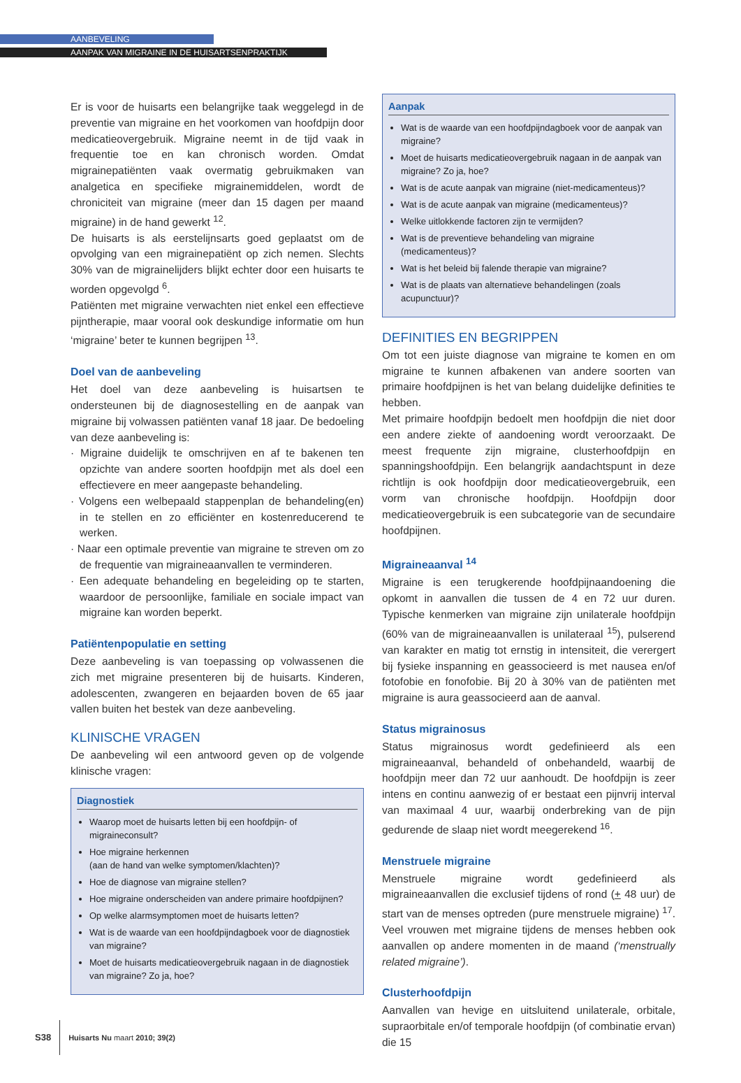AANBEVELING
AANPAK VAN MIGRAINE IN DE HUISARTSENPRAKTIJK
Er is voor de huisarts een belangrijke taak weggelegd in de preventie van migraine en het voorkomen van hoofdpijn door medicatieovergebruik. Migraine neemt in de tijd vaak in frequentie toe en kan chronisch worden. Omdat migrainepatiënten vaak overmatig gebruikmaken van analgetica en specifieke migrainemiddelen, wordt de chroniciteit van migraine (meer dan 15 dagen per maand migraine) in de hand gewerkt <sup>12</sup>.
De huisarts is als eerstelijnsarts goed geplaatst om de opvolging van een migrainepatiënt op zich nemen. Slechts 30% van de migrainelijders blijkt echter door een huisarts te worden opgevolgd <sup>6</sup>.
Patiënten met migraine verwachten niet enkel een effectieve pijntherapie, maar vooral ook deskundige informatie om hun ‘migraine’ beter te kunnen begrijpen <sup>13</sup>.
Doel van de aanbeveling
Het doel van deze aanbeveling is huisartsen te ondersteunen bij de diagnosestelling en de aanpak van migraine bij volwassen patiënten vanaf 18 jaar. De bedoeling van deze aanbeveling is:
· Migraine duidelijk te omschrijven en af te bakenen ten opzichte van andere soorten hoofdpijn met als doel een effectievere en meer aangepaste behandeling.
· Volgens een welbepaald stappenplan de behandeling(en) in te stellen en zo efficiënter en kostenreducerend te werken.
· Naar een optimale preventie van migraine te streven om zo de frequentie van migraineaanvallen te verminderen.
· Een adequate behandeling en begeleiding op te starten, waardoor de persoonlijke, familiale en sociale impact van migraine kan worden beperkt.
Patiëntenpopulatie en setting
Deze aanbeveling is van toepassing op volwassenen die zich met migraine presenteren bij de huisarts. Kinderen, adolescenten, zwangeren en bejaarden boven de 65 jaar vallen buiten het bestek van deze aanbeveling.
KLINISCHE VRAGEN
De aanbeveling wil een antwoord geven op de volgende klinische vragen:
Diagnostiek
Waarop moet de huisarts letten bij een hoofdpijn- of migraineconsult?
Hoe migraine herkennen
(aan de hand van welke symptomen/klachten)?
Hoe de diagnose van migraine stellen?
Hoe migraine onderscheiden van andere primaire hoofdpijnen?
Op welke alarmsymptomen moet de huisarts letten?
Wat is de waarde van een hoofdpijndagboek voor de diagnostiek van migraine?
Moet de huisarts medicatieovergebruik nagaan in de diagnostiek van migraine? Zo ja, hoe?
Aanpak
Wat is de waarde van een hoofdpijndagboek voor de aanpak van migraine?
Moet de huisarts medicatieovergebruik nagaan in de aanpak van migraine? Zo ja, hoe?
Wat is de acute aanpak van migraine (niet-medicamenteus)?
Wat is de acute aanpak van migraine (medicamenteus)?
Welke uitlokkende factoren zijn te vermijden?
Wat is de preventieve behandeling van migraine (medicamenteus)?
Wat is het beleid bij falende therapie van migraine?
Wat is de plaats van alternatieve behandelingen (zoals acupunctuur)?
DEFINITIES EN BEGRIPPEN
Om tot een juiste diagnose van migraine te komen en om migraine te kunnen afbakenen van andere soorten van primaire hoofdpijnen is het van belang duidelijke definities te hebben.
Met primaire hoofdpijn bedoelt men hoofdpijn die niet door een andere ziekte of aandoening wordt veroorzaakt. De meest frequente zijn migraine, clusterhoofdpijn en spanningshoofdpijn. Een belangrijk aandachtspunt in deze richtlijn is ook hoofdpijn door medicatieovergebruik, een vorm van chronische hoofdpijn. Hoofdpijn door medicatieovergebruik is een subcategorie van de secundaire hoofdpijnen.
Migraineaanval <sup>14</sup>
Migraine is een terugkerende hoofdpijnaandoening die opkomt in aanvallen die tussen de 4 en 72 uur duren. Typische kenmerken van migraine zijn unilaterale hoofdpijn (60% van de migraineaanvallen is unilateraal <sup>15</sup>), pulserend van karakter en matig tot ernstig in intensiteit, die verergert bij fysieke inspanning en geassocieerd is met nausea en/of fotofobie en fonofobie. Bij 20 à 30% van de patiënten met migraine is aura geassocieerd aan de aanval.
Status migrainosus
Status migrainosus wordt gedefinieerd als een migraineaanval, behandeld of onbehandeld, waarbij de hoofdpijn meer dan 72 uur aanhoudt. De hoofdpijn is zeer intens en continu aanwezig of er bestaat een pijnvrij interval van maximaal 4 uur, waarbij onderbreking van de pijn gedurende de slaap niet wordt meegerekend <sup>16</sup>.
Menstruele migraine
Menstruele migraine wordt gedefinieerd als migraineaanvallen die exclusief tijdens of rond (+ 48 uur) de start van de menses optreden (pure menstruele migraine) <sup>17</sup>. Veel vrouwen met migraine tijdens de menses hebben ook aanvallen op andere momenten in de maand (‘menstrually related migraine’).
Clusterhoofdpijn
Aanvallen van hevige en uitsluitend unilaterale, orbitale, supraorbitale en/of temporale hoofdpijn (of combinatie ervan) die 15
S38 Huisarts Nu maart 2010; 39(2)